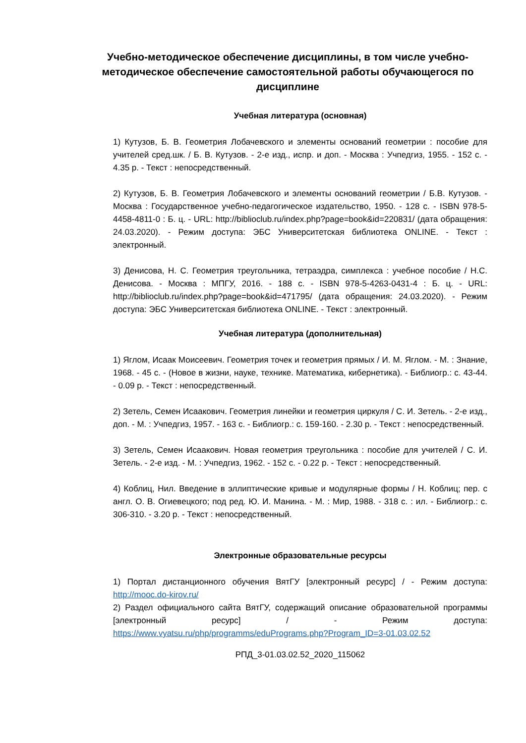Учебно-методическое обеспечение дисциплины, в том числе учебно-методическое обеспечение самостоятельной работы обучающегося по дисциплине
Учебная литература (основная)
1) Кутузов, Б. В. Геометрия Лобачевского и элементы оснований геометрии : пособие для учителей сред.шк. / Б. В. Кутузов. - 2-е изд., испр. и доп. - Москва : Учпедгиз, 1955. - 152 с. - 4.35 р. - Текст : непосредственный.
2) Кутузов, Б. В. Геометрия Лобачевского и элементы оснований геометрии / Б.В. Кутузов. - Москва : Государственное учебно-педагогическое издательство, 1950. - 128 с. - ISBN 978-5-4458-4811-0 : Б. ц. - URL: http://biblioclub.ru/index.php?page=book&id=220831/ (дата обращения: 24.03.2020). - Режим доступа: ЭБС Университетская библиотека ONLINE. - Текст : электронный.
3) Денисова, Н. С. Геометрия треугольника, тетраэдра, симплекса : учебное пособие / Н.С. Денисова. - Москва : МПГУ, 2016. - 188 с. - ISBN 978-5-4263-0431-4 : Б. ц. - URL: http://biblioclub.ru/index.php?page=book&id=471795/ (дата обращения: 24.03.2020). - Режим доступа: ЭБС Университетская библиотека ONLINE. - Текст : электронный.
Учебная литература (дополнительная)
1) Яглом, Исаак Моисеевич. Геометрия точек и геометрия прямых / И. М. Яглом. - М. : Знание, 1968. - 45 с. - (Новое в жизни, науке, технике. Математика, кибернетика). - Библиогр.: с. 43-44. - 0.09 р. - Текст : непосредственный.
2) Зетель, Семен Исаакович. Геометрия линейки и геометрия циркуля / С. И. Зетель. - 2-е изд., доп. - М. : Учпедгиз, 1957. - 163 с. - Библиогр.: с. 159-160. - 2.30 р. - Текст : непосредственный.
3) Зетель, Семен Исаакович. Новая геометрия треугольника : пособие для учителей / С. И. Зетель. - 2-е изд. - М. : Учпедгиз, 1962. - 152 с. - 0.22 р. - Текст : непосредственный.
4) Коблиц, Нил. Введение в эллиптические кривые и модулярные формы / Н. Коблиц; пер. с англ. О. В. Огиевецкого; под ред. Ю. И. Манина. - М. : Мир, 1988. - 318 с. : ил. - Библиогр.: с. 306-310. - 3.20 р. - Текст : непосредственный.
Электронные образовательные ресурсы
1) Портал дистанционного обучения ВятГУ [электронный ресурс] / - Режим доступа: http://mooc.do-kirov.ru/
2) Раздел официального сайта ВятГУ, содержащий описание образовательной программы [электронный ресурс] / - Режим доступа: https://www.vyatsu.ru/php/programms/eduPrograms.php?Program_ID=3-01.03.02.52
РПД_3-01.03.02.52_2020_115062